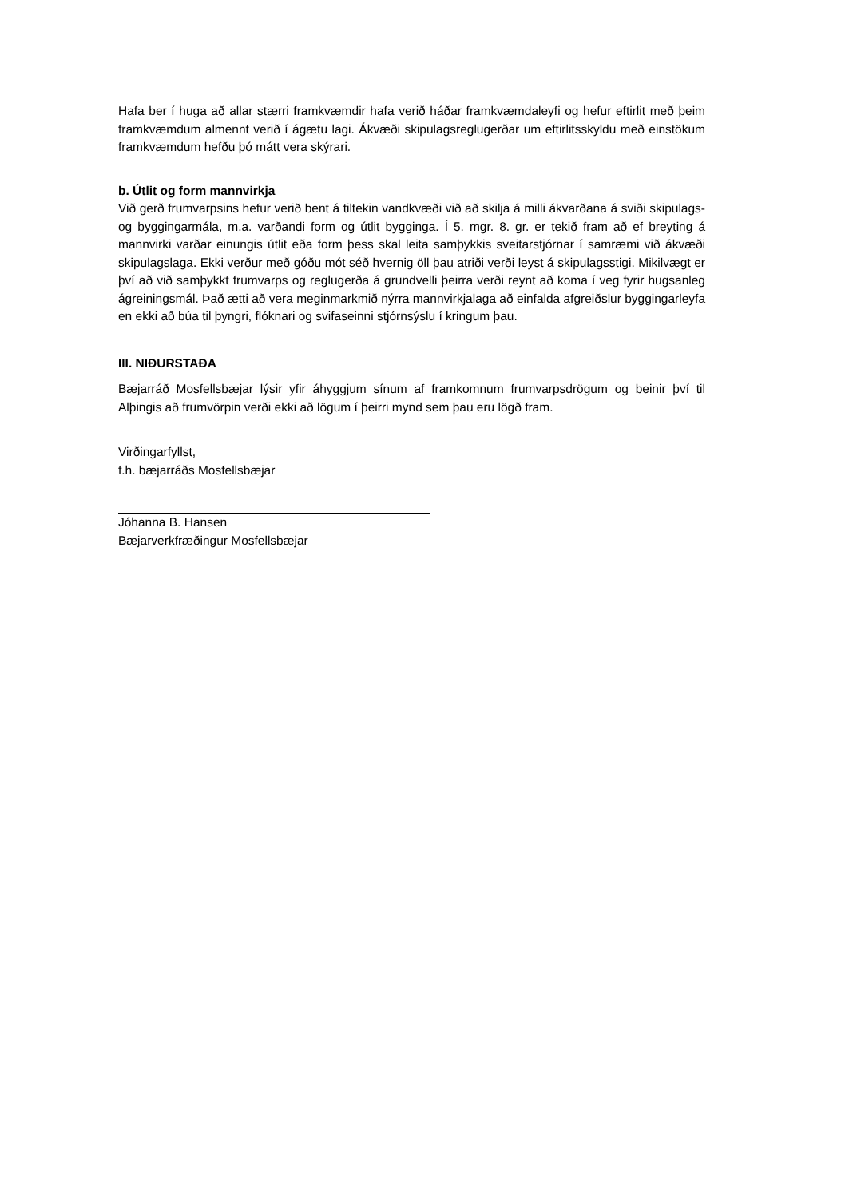Hafa ber í huga að allar stærri framkvæmdir hafa verið háðar framkvæmdaleyfi og hefur eftirlit með þeim framkvæmdum almennt verið í ágætu lagi. Ákvæði skipulagsreglugerðar um eftirlitsskyldu með einstökum framkvæmdum hefðu þó mátt vera skýrari.
b. Útlit og form mannvirkja
Við gerð frumvarpsins hefur verið bent á tiltekin vandkvæði við að skilja á milli ákvarðana á sviði skipulags- og byggingarmála, m.a. varðandi form og útlit bygginga. Í 5. mgr. 8. gr. er tekið fram að ef breyting á mannvirki varðar einungis útlit eða form þess skal leita samþykkis sveitarstjórnar í samræmi við ákvæði skipulagslaga. Ekki verður með góðu mót séð hvernig öll þau atriði verði leyst á skipulagsstigi. Mikilvægt er því að við samþykkt frumvarps og reglugerða á grundvelli þeirra verði reynt að koma í veg fyrir hugsanleg ágreiningsmál. Það ætti að vera meginmarkmið nýrra mannvirkjalaga að einfalda afgreiðslur byggingarleyfa en ekki að búa til þyngri, flóknari og svifaseinni stjórnsýslu í kringum þau.
III. NIÐURSTAÐA
Bæjarráð Mosfellsbæjar lýsir yfir áhyggjum sínum af framkomnum frumvarpsdrögum og beinir því til Alþingis að frumvörpin verði ekki að lögum í þeirri mynd sem þau eru lögð fram.
Virðingarfyllst,
f.h. bæjarráðs Mosfellsbæjar
Jóhanna B. Hansen
Bæjarverkfræðingur Mosfellsbæjar